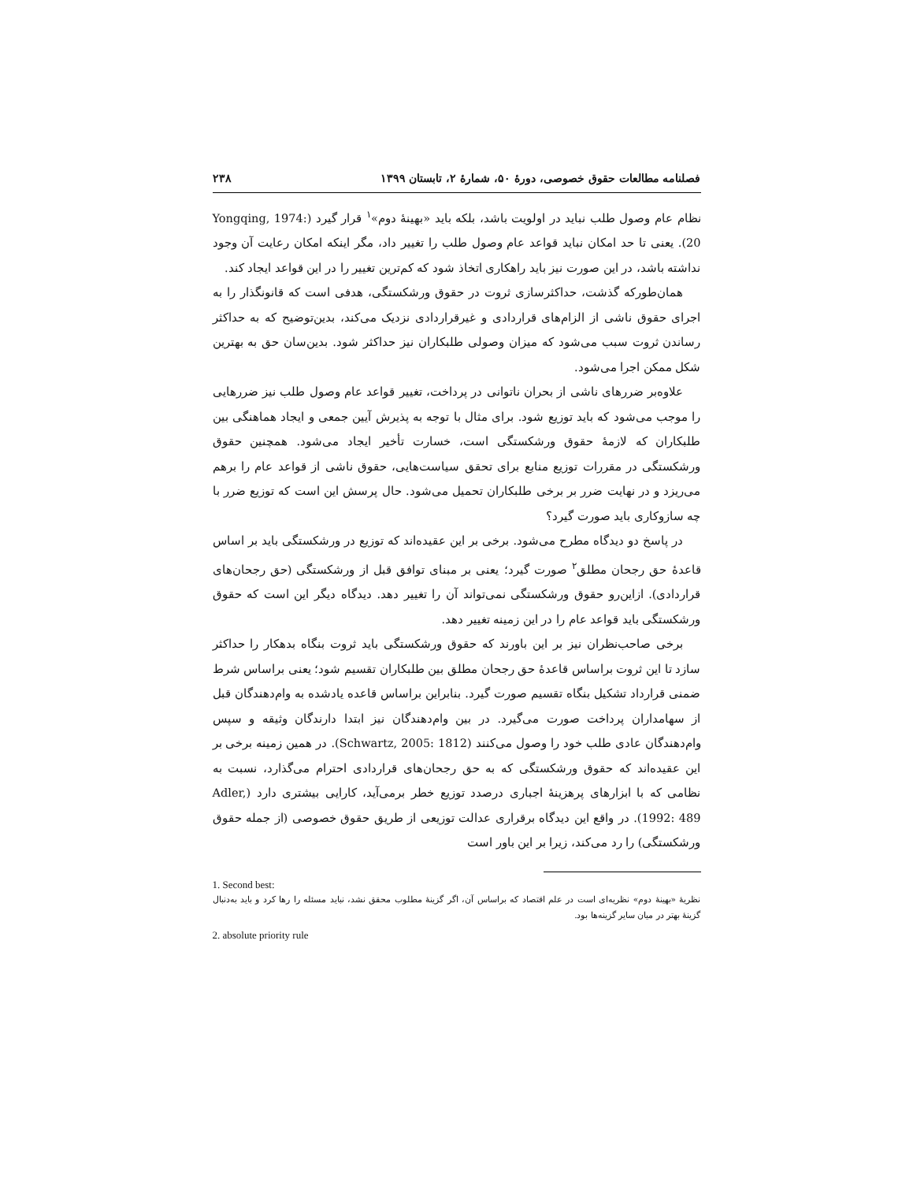فصلنامه مطالعات حقوق خصوصی، دورۀ ۵۰، شمارۀ ۲، تابستان ۱۳۹۹ ۲۳۸
نظام عام وصول طلب نباید در اولویت باشد، بلکه باید «بهینۀ دوم»<sup>۱</sup> قرار گیرد (Yongqing, 1974: 20). یعنی تا حد امکان نباید قواعد عام وصول طلب را تغییر داد، مگر اینکه امکان رعایت آن وجود نداشته باشد، در این صورت نیز باید راهکاری اتخاذ شود که کم‌ترین تغییر را در این قواعد ایجاد کند.
همان‌طورکه گذشت، حداکثرسازی ثروت در حقوق ورشکستگی، هدفی است که قانونگذار را به اجرای حقوق ناشی از الزام‌های قراردادی و غیرقراردادی نزدیک می‌کند، بدین‌توضیح که به حداکثر رساندن ثروت سبب می‌شود که میزان وصولی طلبکاران نیز حداکثر شود. بدین‌سان حق به بهترین شکل ممکن اجرا می‌شود.
علاوه‌بر ضررهای ناشی از بحران ناتوانی در پرداخت، تغییر قواعد عام وصول طلب نیز ضررهایی را موجب می‌شود که باید توزیع شود. برای مثال با توجه به پذیرش آیین جمعی و ایجاد هماهنگی بین طلبکاران که لازمۀ حقوق ورشکستگی است، خسارت تأخیر ایجاد می‌شود. همچنین حقوق ورشکستگی در مقررات توزیع منابع برای تحقق سیاست‌هایی، حقوق ناشی از قواعد عام را برهم می‌ریزد و در نهایت ضرر بر برخی طلبکاران تحمیل می‌شود. حال پرسش این است که توزیع ضرر با چه سازوکاری باید صورت گیرد؟
در پاسخ دو دیدگاه مطرح می‌شود. برخی بر این عقیده‌اند که توزیع در ورشکستگی باید بر اساس قاعدۀ حق رجحان مطلق<sup>۲</sup> صورت گیرد؛ یعنی بر مبنای توافق قبل از ورشکستگی (حق رجحان‌های قراردادی). ازاین‌رو حقوق ورشکستگی نمی‌تواند آن را تغییر دهد. دیدگاه دیگر این است که حقوق ورشکستگی باید قواعد عام را در این زمینه تغییر دهد.
برخی صاحب‌نظران نیز بر این باورند که حقوق ورشکستگی باید ثروت بنگاه بدهکار را حداکثر سازد تا این ثروت براساس قاعدۀ حق رجحان مطلق بین طلبکاران تقسیم شود؛ یعنی براساس شرط ضمنی قرارداد تشکیل بنگاه تقسیم صورت گیرد. بنابراین براساس قاعده یادشده به وام‌دهندگان قبل از سهامداران پرداخت صورت می‌گیرد. در بین وام‌دهندگان نیز ابتدا دارندگان وثیقه و سپس وام‌دهندگان عادی طلب خود را وصول می‌کنند (Schwartz, 2005: 1812). در همین زمینه برخی بر این عقیده‌اند که حقوق ورشکستگی که به حق رجحان‌های قراردادی احترام می‌گذارد، نسبت به نظامی که با ابزارهای پرهزینۀ اجباری درصدد توزیع خطر برمی‌آید، کارایی بیشتری دارد (Adler, 1992: 489). در واقع این دیدگاه برقراری عدالت توزیعی از طریق حقوق خصوصی (از جمله حقوق ورشکستگی) را رد می‌کند، زیرا بر این باور است
1. Second best:
نظریۀ «بهینۀ دوم» نظریه‌ای است در علم اقتصاد که براساس آن، اگر گزینۀ مطلوب محقق نشد، نباید مسئله را رها کرد و باید به‌دنبال گزینۀ بهتر در میان سایر گزینه‌ها بود.
2. absolute priority rule